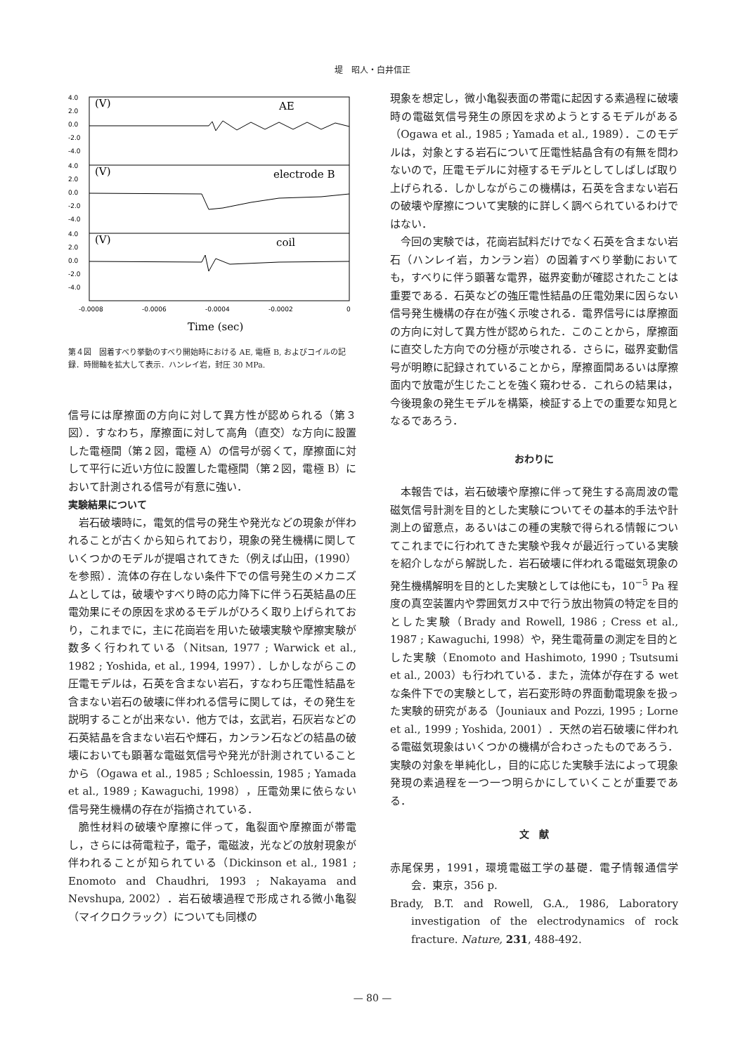堤　昭人・白井信正
4.0
2.0
0.0
-2.0
-4.0
4.0
2.0
0.0
-2.0
-4.0
4.0
2.0
0.0
-2.0
-4.0
(V)
AE
(V)
electrode B
(V)
coil
-0.0008
-0.0006
-0.0004
-0.0002
0
Time (sec)
第４図　固着すべり挙動のすべり開始時における AE, 電極 B, およびコイルの記録．時間軸を拡大して表示．ハンレイ岩，封圧 30 MPa.
信号には摩擦面の方向に対して異方性が認められる（第３図）．すなわち，摩擦面に対して高角（直交）な方向に設置した電極間（第２図，電極 A）の信号が弱くて，摩擦面に対して平行に近い方位に設置した電極間（第２図，電極 B）において計測される信号が有意に強い．
実験結果について
岩石破壊時に，電気的信号の発生や発光などの現象が伴われることが古くから知られており，現象の発生機構に関していくつかのモデルが提唱されてきた（例えば山田，(1990）を参照）．流体の存在しない条件下での信号発生のメカニズムとしては，破壊やすべり時の応力降下に伴う石英結晶の圧電効果にその原因を求めるモデルがひろく取り上げられており，これまでに，主に花崗岩を用いた破壊実験や摩擦実験が数多く行われている（Nitsan, 1977 ; Warwick et al., 1982 ; Yoshida, et al., 1994, 1997）．しかしながらこの圧電モデルは，石英を含まない岩石，すなわち圧電性結晶を含まない岩石の破壊に伴われる信号に関しては，その発生を説明することが出来ない．他方では，玄武岩，石灰岩などの石英結晶を含まない岩石や輝石，カンラン石などの結晶の破壊においても顕著な電磁気信号や発光が計測されていることから（Ogawa et al., 1985 ; Schloessin, 1985 ; Yamada et al., 1989 ; Kawaguchi, 1998），圧電効果に依らない信号発生機構の存在が指摘されている．
脆性材料の破壊や摩擦に伴って，亀裂面や摩擦面が帯電し，さらには荷電粒子，電子，電磁波，光などの放射現象が伴われることが知られている（Dickinson et al., 1981 ; Enomoto and Chaudhri, 1993 ; Nakayama and Nevshupa, 2002）．岩石破壊過程で形成される微小亀裂（マイクロクラック）についても同様の
現象を想定し，微小亀裂表面の帯電に起因する素過程に破壊時の電磁気信号発生の原因を求めようとするモデルがある（Ogawa et al., 1985 ; Yamada et al., 1989）．このモデルは，対象とする岩石について圧電性結晶含有の有無を問わないので，圧電モデルに対極するモデルとしてしばしば取り上げられる．しかしながらこの機構は，石英を含まない岩石の破壊や摩擦について実験的に詳しく調べられているわけではない．
今回の実験では，花崗岩試料だけでなく石英を含まない岩石（ハンレイ岩，カンラン岩）の固着すべり挙動においても，すべりに伴う顕著な電界，磁界変動が確認されたことは重要である．石英などの強圧電性結晶の圧電効果に因らない信号発生機構の存在が強く示唆される．電界信号には摩擦面の方向に対して異方性が認められた．このことから，摩擦面に直交した方向での分極が示唆される．さらに，磁界変動信号が明瞭に記録されていることから，摩擦面間あるいは摩擦面内で放電が生じたことを強く窺わせる．これらの結果は，今後現象の発生モデルを構築，検証する上での重要な知見となるであろう．
おわりに
本報告では，岩石破壊や摩擦に伴って発生する高周波の電磁気信号計測を目的とした実験についてその基本的手法や計測上の留意点，あるいはこの種の実験で得られる情報についてこれまでに行われてきた実験や我々が最近行っている実験を紹介しながら解説した．岩石破壊に伴われる電磁気現象の発生機構解明を目的とした実験としては他にも，10<sup>−5</sup> Pa 程度の真空装置内や雰囲気ガス中で行う放出物質の特定を目的とした実験（Brady and Rowell, 1986 ; Cress et al., 1987 ; Kawaguchi, 1998）や，発生電荷量の測定を目的とした実験（Enomoto and Hashimoto, 1990 ; Tsutsumi et al., 2003）も行われている．また，流体が存在する wet な条件下での実験として，岩石変形時の界面動電現象を扱った実験的研究がある（Jouniaux and Pozzi, 1995 ; Lorne et al., 1999 ; Yoshida, 2001）．天然の岩石破壊に伴われる電磁気現象はいくつかの機構が合わさったものであろう．実験の対象を単純化し，目的に応じた実験手法によって現象発現の素過程を一つ一つ明らかにしていくことが重要である．
文　献
赤尾保男，1991，環境電磁工学の基礎．電子情報通信学会．東京，356 p.
Brady, B.T. and Rowell, G.A., 1986, Laboratory investigation of the electrodynamics of rock fracture. Nature, 231, 488-492.
— 80 —